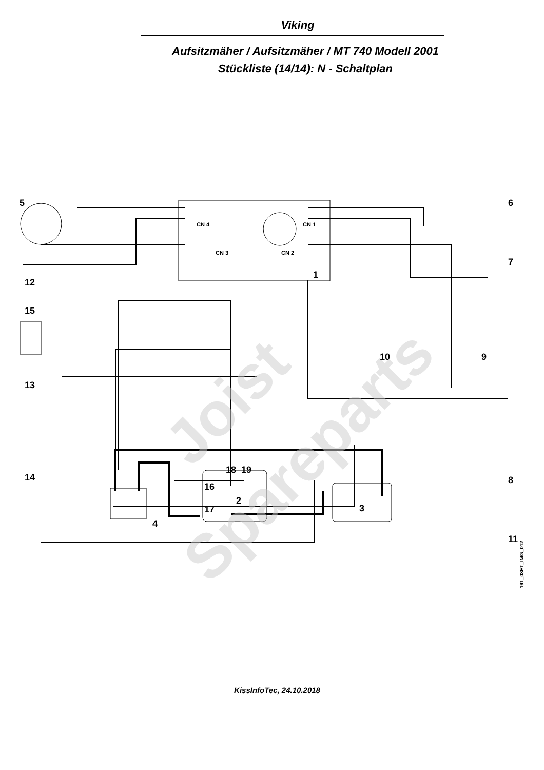Viking
Aufsitzmäher / Aufsitzmäher / MT 740 Modell 2001
Stückliste (14/14): N - Schaltplan
Joist
Spareparts
5
6
7
1
12
15
9
10
13
14
18
19
16
17
2
3
4
8
11
CN 3
CN 2
CN 4
CN 1
191_03ET_IMG_012
KissInfoTec, 24.10.2018